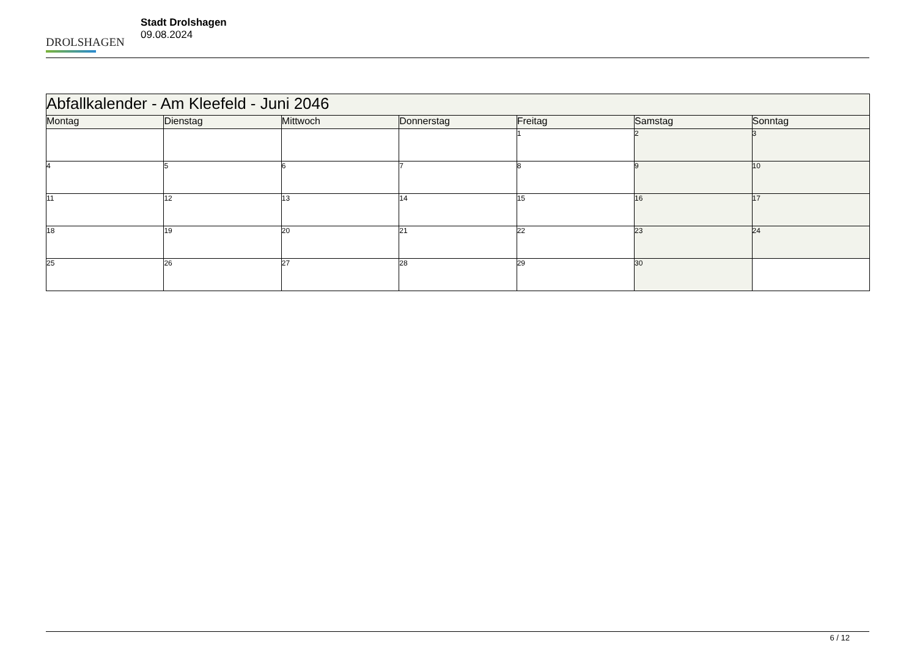DROLSHAGEN
Stadt Drolshagen
09.08.2024
| Abfallkalender - Am Kleefeld - Juni 2046 | | | | | | |
| --- | --- | --- | --- | --- | --- | --- |
| Montag | Dienstag | Mittwoch | Donnerstag | Freitag | Samstag | Sonntag |
| | | | | 1 | 2 | 3 |
| 4 | 5 | 6 | 7 | 8 | 9 | 10 |
| 11 | 12 | 13 | 14 | 15 | 16 | 17 |
| 18 | 19 | 20 | 21 | 22 | 23 | 24 |
| 25 | 26 | 27 | 28 | 29 | 30 | |
6 / 12